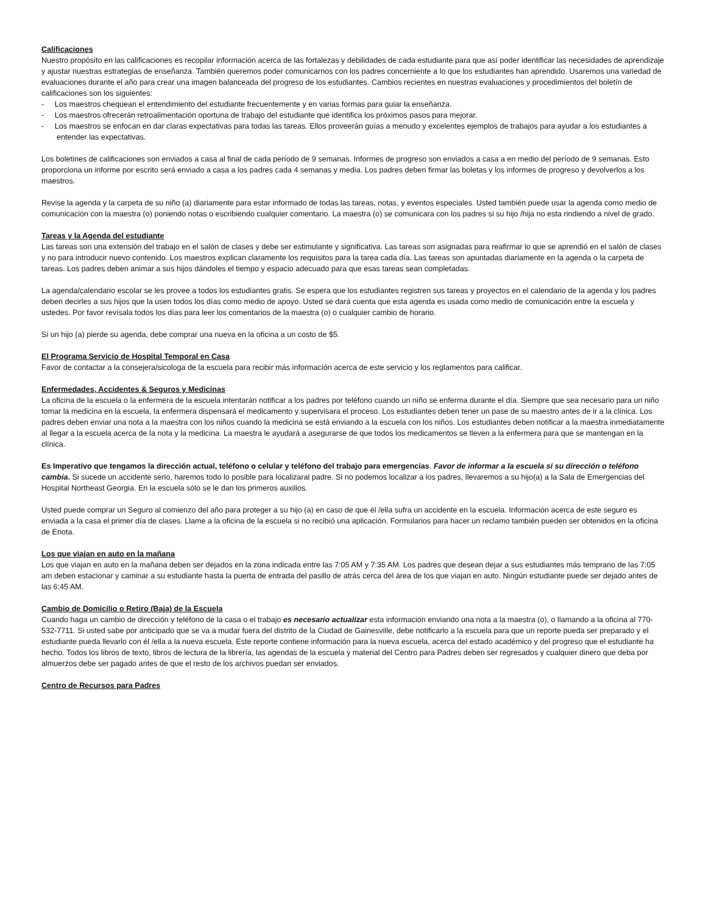Calificaciones
Nuestro propósito en las calificaciones es recopilar información acerca de las fortalezas y debilidades de cada estudiante para que así poder identificar las necesidades de aprendizaje y ajustar nuestras estrategias de enseñanza. También queremos poder comunicarnos con los padres concerniente a lo que los estudiantes han aprendido. Usaremos una variedad de evaluaciones durante el año para crear una imagen balanceada del progreso de los estudiantes. Cambios recientes en nuestras evaluaciones y procedimientos del boletín de calificaciones son los siguientes:
- Los maestros chequean el entendimiento del estudiante frecuentemente y en varias formas para guiar la enseñanza.
- Los maestros ofrecerán retroalimentación oportuna de trabajo del estudiante que identifica los próximos pasos para mejorar.
- Los maestros se enfocan en dar claras expectativas para todas las tareas. Ellos proveerán guías a menudo y excelentes ejemplos de trabajos para ayudar a los estudiantes a entender las expectativas.
Los boletines de calificaciones son enviados a casa al final de cada período de 9 semanas. Informes de progreso son enviados a casa a en medio del período de 9 semanas. Esto proporciona un informe por escrito será enviado a casa a los padres cada 4 semanas y media. Los padres deben firmar las boletas y los informes de progreso y devolverlos a los maestros.
Revise la agenda y la carpeta de su niño (a) diariamente para estar informado de todas las tareas, notas, y eventos especiales. Usted también puede usar la agenda como medio de comunicación con la maestra (o) poniendo notas o escribiendo cualquier comentario. La maestra (o) se comunicara con los padres si su hijo /hija no esta rindiendo a nivel de grado.
Tareas y la Agenda del estudiante
Las tareas son una extensión del trabajo en el salón de clases y debe ser estimulante y significativa. Las tareas son asignadas para reafirmar lo que se aprendió en el salón de clases y no para introducir nuevo contenido. Los maestros explican claramente los requisitos para la tarea cada día. Las tareas son apuntadas diariamente en la agenda o la carpeta de tareas. Los padres deben animar a sus hijos dándoles el tiempo y espacio adecuado para que esas tareas sean completadas.
La agenda/calendario escolar se les provee a todos los estudiantes gratis. Se espera que los estudiantes registren sus tareas y proyectos en el calendario de la agenda y los padres deben decirles a sus hijos que la usen todos los días como medio de apoyo. Usted se dará cuenta que esta agenda es usada como medio de comunicación entre la escuela y ustedes. Por favor revísala todos los días para leer los comentarios de la maestra (o) o cualquier cambio de horario.
Si un hijo (a) pierde su agenda, debe comprar una nueva en la oficina a un costo de $5.
El Programa Servicio de Hospital Temporal en Casa
Favor de contactar a la consejera/sicologa de la escuela para recibir más información acerca de este servicio y los reglamentos para calificar.
Enfermedades, Accidentes & Seguros y Medicinas
La oficina de la escuela o la enfermera de la escuela intentarán notificar a los padres por teléfono cuando un niño se enferma durante el día. Siempre que sea necesario para un niño tomar la medicina en la escuela, la enfermera dispensará el medicamento y supervisara el proceso. Los estudiantes deben tener un pase de su maestro antes de ir a la clínica. Los padres deben enviar una nota a la maestra con los niños cuando la medicina se está enviando a la escuela con los niños. Los estudiantes deben notificar a la maestra inmediatamente al llegar a la escuela acerca de la nota y la medicina. La maestra le ayudará a asegurarse de que todos los medicamentos se lleven a la enfermera para que se mantengan en la clínica.
Es Imperativo que tengamos la dirección actual, teléfono o celular y teléfono del trabajo para emergencias. Favor de informar a la escuela si su dirección o teléfono cambia. Si sucede un accidente serio, haremos todo lo posible para localizaral padre. Si no podemos localizar a los padres, llevaremos a su hijo(a) a la Sala de Emergencias del Hospital Northeast Georgia. En la escuela sólo se le dan los primeros auxilios.
Usted puede comprar un Seguro al comienzo del año para proteger a su hijo (a) en caso de que él /ella sufra un accidente en la escuela. Información acerca de este seguro es enviada a la casa el primer día de clases. Llame a la oficina de la escuela si no recibió una aplicación. Formularios para hacer un reclamo también pueden ser obtenidos en la oficina de Enota.
Los que viajan en auto en la mañana
Los que viajan en auto en la mañana deben ser dejados en la zona indicada entre las 7:05 AM y 7:35 AM. Los padres que desean dejar a sus estudiantes más temprano de las 7:05 am deben estacionar y caminar a su estudiante hasta la puerta de entrada del pasillo de atrás cerca del área de los que viajan en auto. Ningún estudiante puede ser dejado antes de las 6:45 AM.
Cambio de Domicilio o Retiro (Baja) de la Escuela
Cuando haga un cambio de dirección y teléfono de la casa o el trabajo es necesario actualizar esta información enviando una nota a la maestra (o), o llamando a la oficina al 770-532-7711. Si usted sabe por anticipado que se va a mudar fuera del distrito de la Ciudad de Gainesville, debe notificarlo a la escuela para que un reporte pueda ser preparado y el estudiante pueda llevarlo con él /ella a la nueva escuela. Este reporte contiene información para la nueva escuela, acerca del estado académico y del progreso que el estudiante ha hecho. Todos los libros de texto, libros de lectura de la librería, las agendas de la escuela y material del Centro para Padres deben ser regresados y cualquier dinero que deba por almuerzos debe ser pagado antes de que el resto de los archivos puedan ser enviados.
Centro de Recursos para Padres